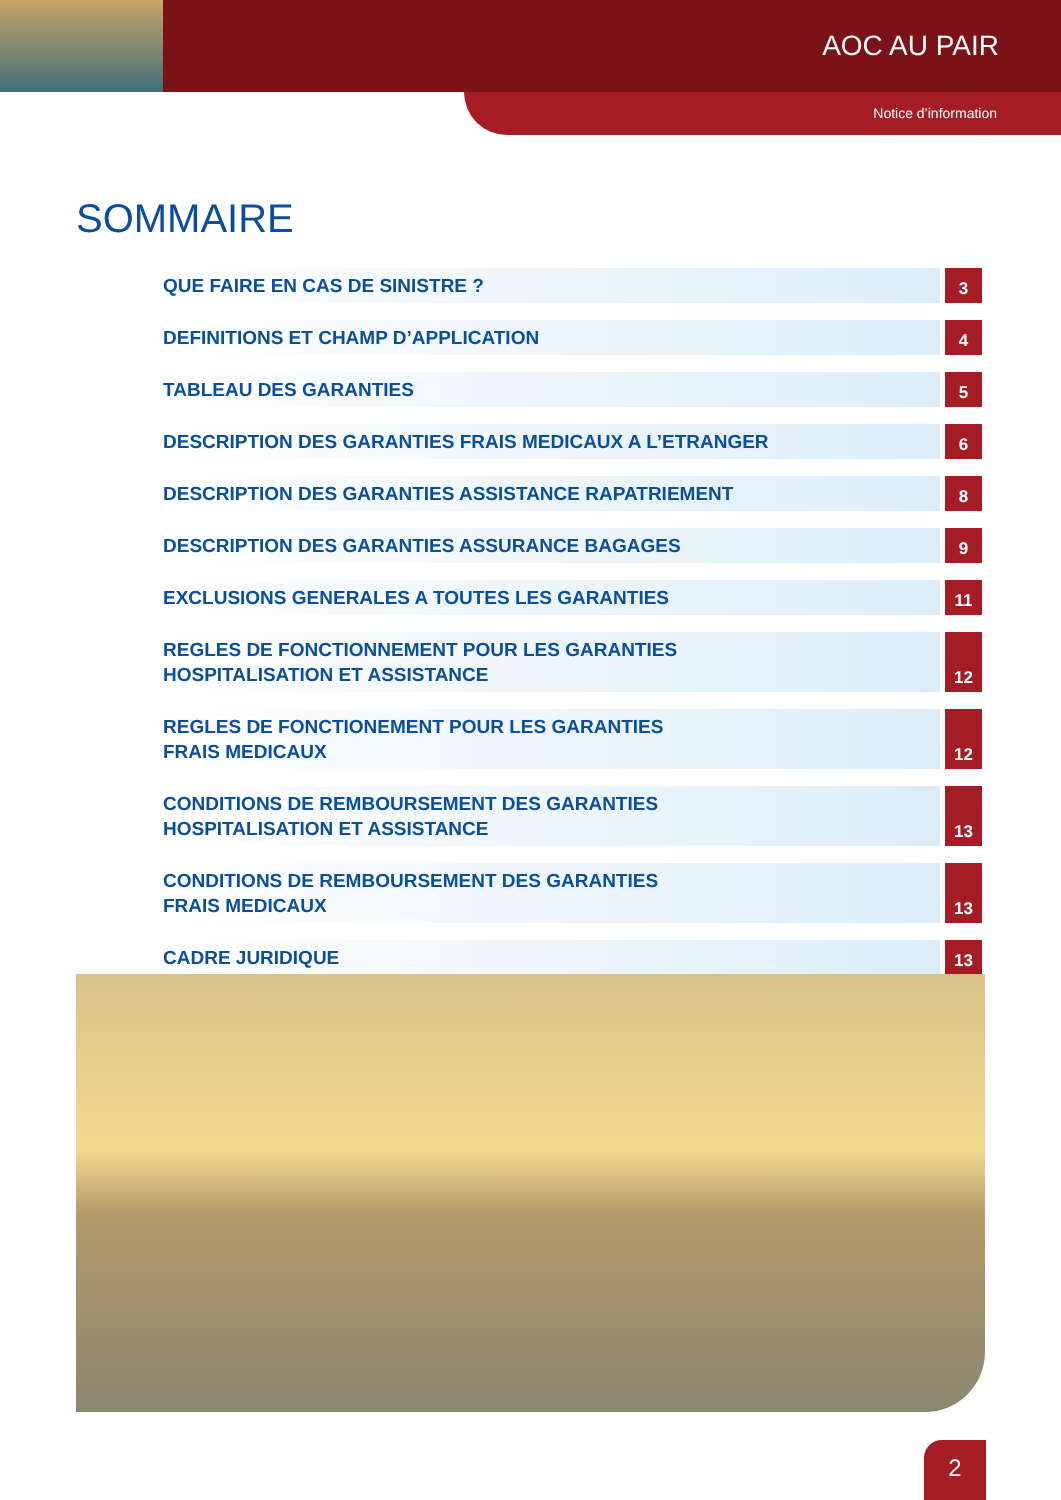AOC AU PAIR
Notice d’information
SOMMAIRE
QUE FAIRE EN CAS DE SINISTRE ?
3
DEFINITIONS ET CHAMP D’APPLICATION
4
TABLEAU DES GARANTIES
5
DESCRIPTION DES GARANTIES FRAIS MEDICAUX A L’ETRANGER
6
DESCRIPTION DES GARANTIES ASSISTANCE RAPATRIEMENT
8
DESCRIPTION DES GARANTIES ASSURANCE BAGAGES
9
EXCLUSIONS GENERALES A TOUTES LES GARANTIES
11
REGLES DE FONCTIONNEMENT POUR LES GARANTIES
HOSPITALISATION ET ASSISTANCE
12
REGLES DE FONCTIONEMENT POUR LES GARANTIES
FRAIS MEDICAUX
12
CONDITIONS DE REMBOURSEMENT DES GARANTIES
HOSPITALISATION ET ASSISTANCE
13
CONDITIONS DE REMBOURSEMENT DES GARANTIES
FRAIS MEDICAUX
13
CADRE JURIDIQUE
13
2